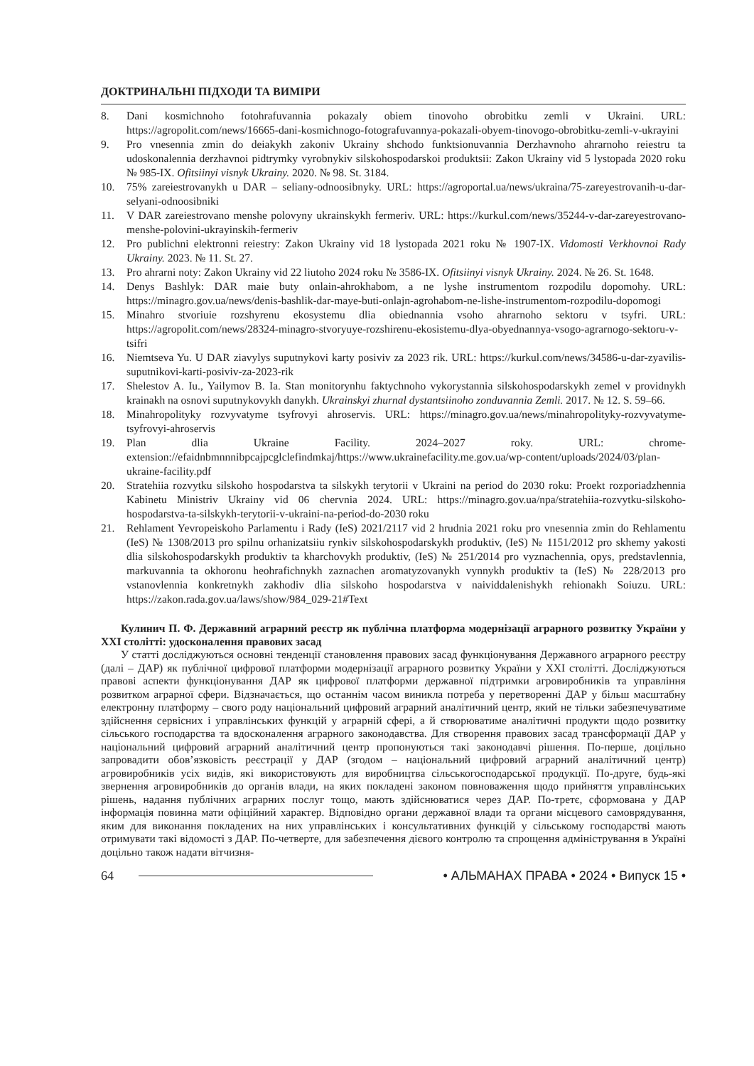ДОКТРИНАЛЬНІ ПІДХОДИ ТА ВИМІРИ
8. Dani kosmichnoho fotohrafuvannia pokazaly obiem tinovoho obrobitku zemli v Ukraini. URL: https://agropolit.com/news/16665-dani-kosmichnogo-fotografuvannya-pokazali-obyem-tinovogo-obrobitku-zemli-v-ukrayini
9. Pro vnesennia zmin do deiakykh zakoniv Ukrainy shchodo funktsionuvannia Derzhavnoho ahrarnoho reiestru ta udoskonalennia derzhavnoi pidtrymky vyrobnykiv silskohospodarskoi produktsii: Zakon Ukrainy vid 5 lystopada 2020 roku № 985-IX. Ofitsiinyi visnyk Ukrainy. 2020. № 98. St. 3184.
10. 75% zareiestrovanykh u DAR – seliany-odnoosibnyky. URL: https://agroportal.ua/news/ukraina/75-zareyestrovanih-u-dar-selyani-odnoosibniki
11. V DAR zareiestrovano menshe polovyny ukrainskykh fermeriv. URL: https://kurkul.com/news/35244-v-dar-zareyestrovano-menshe-polovini-ukrayinskih-fermeriv
12. Pro publichni elektronni reiestry: Zakon Ukrainy vid 18 lystopada 2021 roku № 1907-IX. Vidomosti Verkhovnoi Rady Ukrainy. 2023. № 11. St. 27.
13. Pro ahrarni noty: Zakon Ukrainy vid 22 liutoho 2024 roku № 3586-IX. Ofitsiinyi visnyk Ukrainy. 2024. № 26. St. 1648.
14. Denys Bashlyk: DAR maie buty onlain-ahrokhabom, a ne lyshe instrumentom rozpodilu dopomohy. URL: https://minagro.gov.ua/news/denis-bashlik-dar-maye-buti-onlajn-agrohabom-ne-lishe-instrumentom-rozpodilu-dopomogi
15. Minahro stvoriuie rozshyrenu ekosystemu dlia obiednannia vsoho ahrarnoho sektoru v tsyfri. URL: https://agropolit.com/news/28324-minagro-stvoryuye-rozshirenu-ekosistemu-dlya-obyednannya-vsogo-agrarnogo-sektoru-v-tsifri
16. Niemtseva Yu. U DAR ziavylys suputnykovi karty posiviv za 2023 rik. URL: https://kurkul.com/news/34586-u-dar-zyavilis-suputnikovi-karti-posiviv-za-2023-rik
17. Shelestov A. Iu., Yailymov B. Ia. Stan monitorynhu faktychnoho vykorystannia silskohospodarskykh zemel v providnykh krainakh na osnovi suputnykovykh danykh. Ukrainskyi zhurnal dystantsiinoho zonduvannia Zemli. 2017. № 12. S. 59–66.
18. Minahropolityky rozvyvatyme tsyfrovyi ahroservis. URL: https://minagro.gov.ua/news/minahropolityky-rozvyvatyme-tsyfrovyi-ahroservis
19. Plan dlia Ukraine Facility. 2024–2027 roky. URL: chrome-extension://efaidnbmnnnibpcajpcglclefindmkaj/https://www.ukrainefacility.me.gov.ua/wp-content/uploads/2024/03/plan-ukraine-facility.pdf
20. Stratehiia rozvytku silskoho hospodarstva ta silskykh terytorii v Ukraini na period do 2030 roku: Proekt rozporiadzhennia Kabinetu Ministriv Ukrainy vid 06 chervnia 2024. URL: https://minagro.gov.ua/npa/stratehiia-rozvytku-silskoho-hospodarstva-ta-silskykh-terytorii-v-ukraini-na-period-do-2030 roku
21. Rehlament Yevropeiskoho Parlamentu i Rady (IeS) 2021/2117 vid 2 hrudnia 2021 roku pro vnesennia zmin do Rehlamentu (IeS) № 1308/2013 pro spilnu orhanizatsiiu rynkiv silskohospodarskykh produktiv, (IeS) № 1151/2012 pro skhemy yakosti dlia silskohospodarskykh produktiv ta kharchovykh produktiv, (IeS) № 251/2014 pro vyznachennia, opys, predstavlennia, markuvannia ta okhoronu heohrafichnykh zaznachen aromatyzovanykh vynnykh produktiv ta (IeS) № 228/2013 pro vstanovlennia konkretnykh zakhodiv dlia silskoho hospodarstva v naividdalenishykh rehionakh Soiuzu. URL: https://zakon.rada.gov.ua/laws/show/984_029-21#Text
Кулинич П. Ф. Державний аграрний реєстр як публічна платформа модернізації аграрного розвитку України у XXI столітті: удосконалення правових засад
У статті досліджуються основні тенденції становлення правових засад функціонування Державного аграрного реєстру (далі – ДАР) як публічної цифрової платформи модернізації аграрного розвитку України у XXI столітті. Досліджуються правові аспекти функціонування ДАР як цифрової платформи державної підтримки агровиробників та управління розвитком аграрної сфери. Відзначається, що останнім часом виникла потреба у перетворенні ДАР у більш масштабну електронну платформу – свого роду національний цифровий аграрний аналітичний центр, який не тільки забезпечуватиме здійснення сервісних і управлінських функцій у аграрній сфері, а й створюватиме аналітичні продукти щодо розвитку сільського господарства та вдосконалення аграрного законодавства. Для створення правових засад трансформації ДАР у національний цифровий аграрний аналітичний центр пропонуються такі законодавчі рішення. По-перше, доцільно запровадити обов’язковість реєстрації у ДАР (згодом – національний цифровий аграрний аналітичний центр) агровиробників усіх видів, які використовують для виробництва сільськогосподарської продукції. По-друге, будь-які звернення агровиробників до органів влади, на яких покладені законом повноваження щодо прийняття управлінських рішень, надання публічних аграрних послуг тощо, мають здійснюватися через ДАР. По-третє, сформована у ДАР інформація повинна мати офіційний характер. Відповідно органи державної влади та органи місцевого самоврядування, яким для виконання покладених на них управлінських і консультативних функцій у сільському господарстві мають отримувати такі відомості з ДАР. По-четверте, для забезпечення дієвого контролю та спрощення адміністрування в Україні доцільно також надати вітчизня-
64 • АЛЬМАНАХ ПРАВА • 2024 • Випуск 15 •